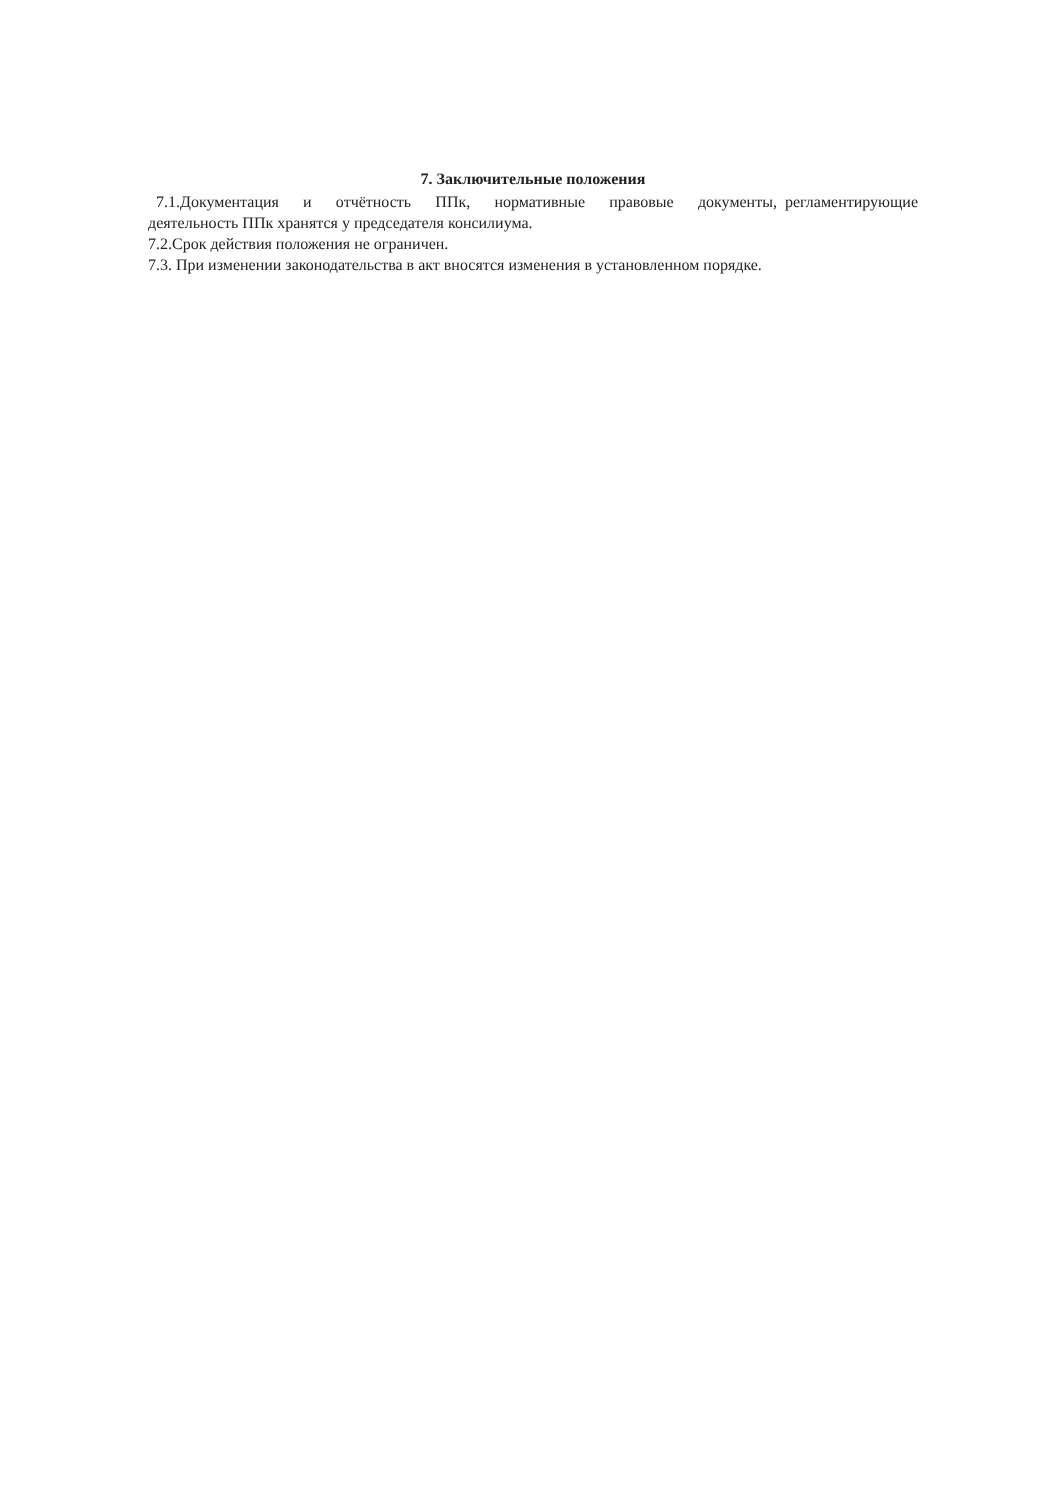7. Заключительные положения
7.1.Документация и отчётность ППк, нормативные правовые документы, регламентирующие деятельность ППк хранятся у председателя консилиума.
7.2.Срок действия положения не ограничен.
7.3. При изменении законодательства в акт вносятся изменения в установленном порядке.